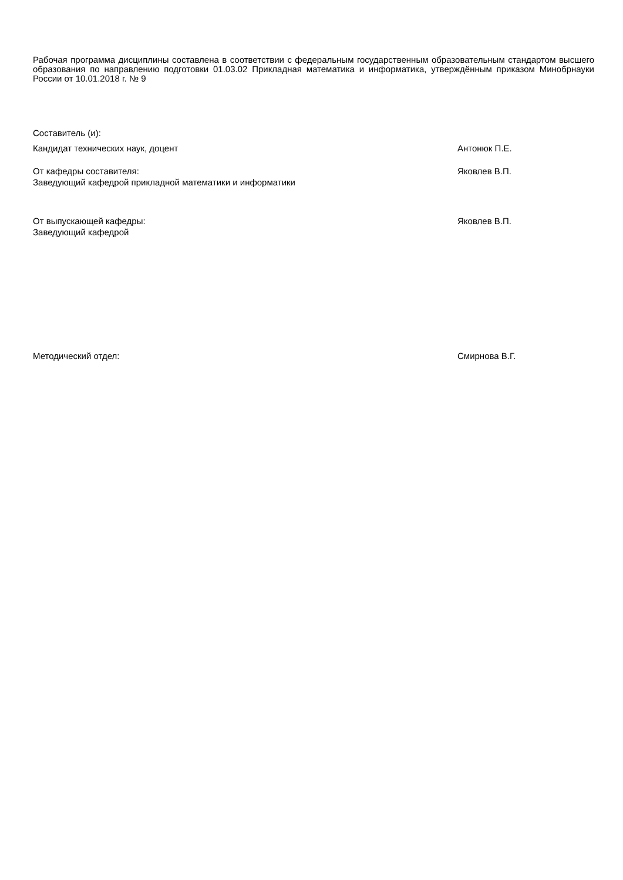Рабочая программа дисциплины составлена в соответствии с федеральным государственным образовательным стандартом высшего образования по направлению подготовки 01.03.02 Прикладная математика и информатика, утверждённым приказом Минобрнауки России от 10.01.2018 г. № 9
Составитель (и):
Кандидат технических наук, доцент Антонюк П.Е.
От кафедры составителя:
Заведующий кафедрой прикладной математики и информатики
Яковлев В.П.
От выпускающей кафедры:
Заведующий кафедрой
Яковлев В.П.
Методический отдел: Смирнова В.Г.